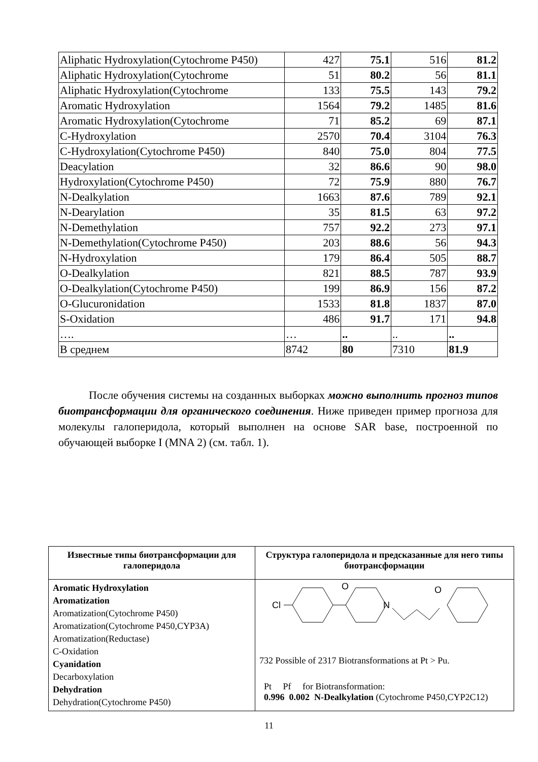| Aliphatic Hydroxylation(Cytochrome P450) | 427 | 75.1 | 516 | 81.2 |
| Aliphatic Hydroxylation(Cytochrome | 51 | 80.2 | 56 | 81.1 |
| Aliphatic Hydroxylation(Cytochrome | 133 | 75.5 | 143 | 79.2 |
| Aromatic Hydroxylation | 1564 | 79.2 | 1485 | 81.6 |
| Aromatic Hydroxylation(Cytochrome | 71 | 85.2 | 69 | 87.1 |
| C-Hydroxylation | 2570 | 70.4 | 3104 | 76.3 |
| C-Hydroxylation(Cytochrome P450) | 840 | 75.0 | 804 | 77.5 |
| Deacylation | 32 | 86.6 | 90 | 98.0 |
| Hydroxylation(Cytochrome P450) | 72 | 75.9 | 880 | 76.7 |
| N-Dealkylation | 1663 | 87.6 | 789 | 92.1 |
| N-Dearylation | 35 | 81.5 | 63 | 97.2 |
| N-Demethylation | 757 | 92.2 | 273 | 97.1 |
| N-Demethylation(Cytochrome P450) | 203 | 88.6 | 56 | 94.3 |
| N-Hydroxylation | 179 | 86.4 | 505 | 88.7 |
| O-Dealkylation | 821 | 88.5 | 787 | 93.9 |
| O-Dealkylation(Cytochrome P450) | 199 | 86.9 | 156 | 87.2 |
| O-Glucuronidation | 1533 | 81.8 | 1837 | 87.0 |
| S-Oxidation | 486 | 91.7 | 171 | 94.8 |
| …. | … | .. | .. | .. |
| В среднем | 8742 | 80 | 7310 | 81.9 |
После обучения системы на созданных выборках можно выполнить прогноз типов биотрансформации для органического соединения. Ниже приведен пример прогноза для молекулы галоперидола, который выполнен на основе SAR base, построенной по обучающей выборке I (MNA 2) (см. табл. 1).
| Известные типы биотрансформации для галоперидола | Структура галоперидола и предсказанные для него типы биотрансформации |
| --- | --- |
| Aromatic Hydroxylation Aromatization Aromatization(Cytochrome P450) Aromatization(Cytochrome P450,CYP3A) Aromatization(Reductase) C-Oxidation Cyanidation Decarboxylation Dehydration Dehydration(Cytochrome P450) | Cl O N O 732 Possible of 2317 Biotransformations at Pt > Pu. Pt Pf for Biotransformation: 0.996 0.002 N-Dealkylation (Cytochrome P450,CYP2C12) |
11